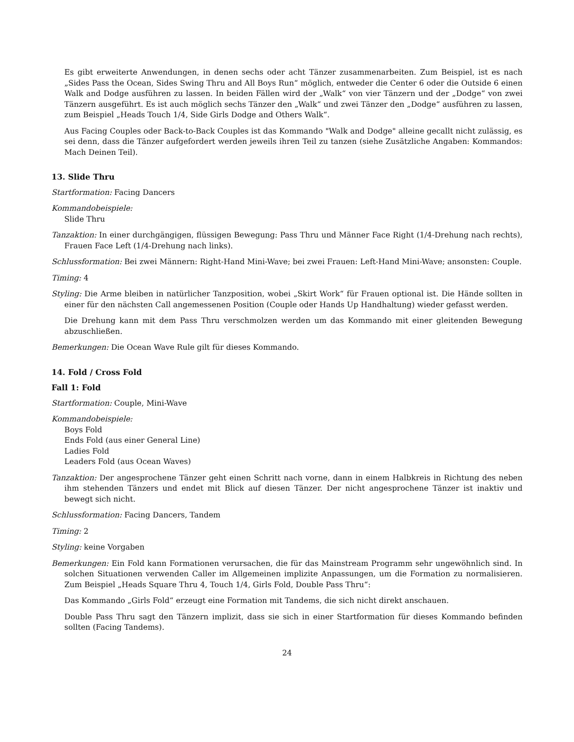Es gibt erweiterte Anwendungen, in denen sechs oder acht Tänzer zusammenarbeiten. Zum Beispiel, ist es nach „Sides Pass the Ocean, Sides Swing Thru and All Boys Run“ möglich, entweder die Center 6 oder die Outside 6 einen Walk and Dodge ausführen zu lassen. In beiden Fällen wird der „Walk“ von vier Tänzern und der „Dodge“ von zwei Tänzern ausgeführt. Es ist auch möglich sechs Tänzer den „Walk“ und zwei Tänzer den „Dodge“ ausführen zu lassen, zum Beispiel „Heads Touch 1/4, Side Girls Dodge and Others Walk“.
Aus Facing Couples oder Back-to-Back Couples ist das Kommando "Walk and Dodge" alleine gecallt nicht zulässig, es sei denn, dass die Tänzer aufgefordert werden jeweils ihren Teil zu tanzen (siehe Zusätzliche Angaben: Kommandos: Mach Deinen Teil).
13. Slide Thru
Startformation: Facing Dancers
Kommandobeispiele:
Slide Thru
Tanzaktion: In einer durchgängigen, flüssigen Bewegung: Pass Thru und Männer Face Right (1/4-Drehung nach rechts), Frauen Face Left (1/4-Drehung nach links).
Schlussformation: Bei zwei Männern: Right-Hand Mini-Wave; bei zwei Frauen: Left-Hand Mini-Wave; ansonsten: Couple.
Timing: 4
Styling: Die Arme bleiben in natürlicher Tanzposition, wobei „Skirt Work“ für Frauen optional ist. Die Hände sollten in einer für den nächsten Call angemessenen Position (Couple oder Hands Up Handhaltung) wieder gefasst werden.
Die Drehung kann mit dem Pass Thru verschmolzen werden um das Kommando mit einer gleitenden Bewegung abzuschließen.
Bemerkungen: Die Ocean Wave Rule gilt für dieses Kommando.
14. Fold / Cross Fold
Fall 1: Fold
Startformation: Couple, Mini-Wave
Kommandobeispiele:
Boys Fold
Ends Fold (aus einer General Line)
Ladies Fold
Leaders Fold (aus Ocean Waves)
Tanzaktion: Der angesprochene Tänzer geht einen Schritt nach vorne, dann in einem Halbkreis in Richtung des neben ihm stehenden Tänzers und endet mit Blick auf diesen Tänzer. Der nicht angesprochene Tänzer ist inaktiv und bewegt sich nicht.
Schlussformation: Facing Dancers, Tandem
Timing: 2
Styling: keine Vorgaben
Bemerkungen: Ein Fold kann Formationen verursachen, die für das Mainstream Programm sehr ungewöhnlich sind. In solchen Situationen verwenden Caller im Allgemeinen implizite Anpassungen, um die Formation zu normalisieren. Zum Beispiel „Heads Square Thru 4, Touch 1/4, Girls Fold, Double Pass Thru“:
Das Kommando „Girls Fold“ erzeugt eine Formation mit Tandems, die sich nicht direkt anschauen.
Double Pass Thru sagt den Tänzern implizit, dass sie sich in einer Startformation für dieses Kommando befinden sollten (Facing Tandems).
24